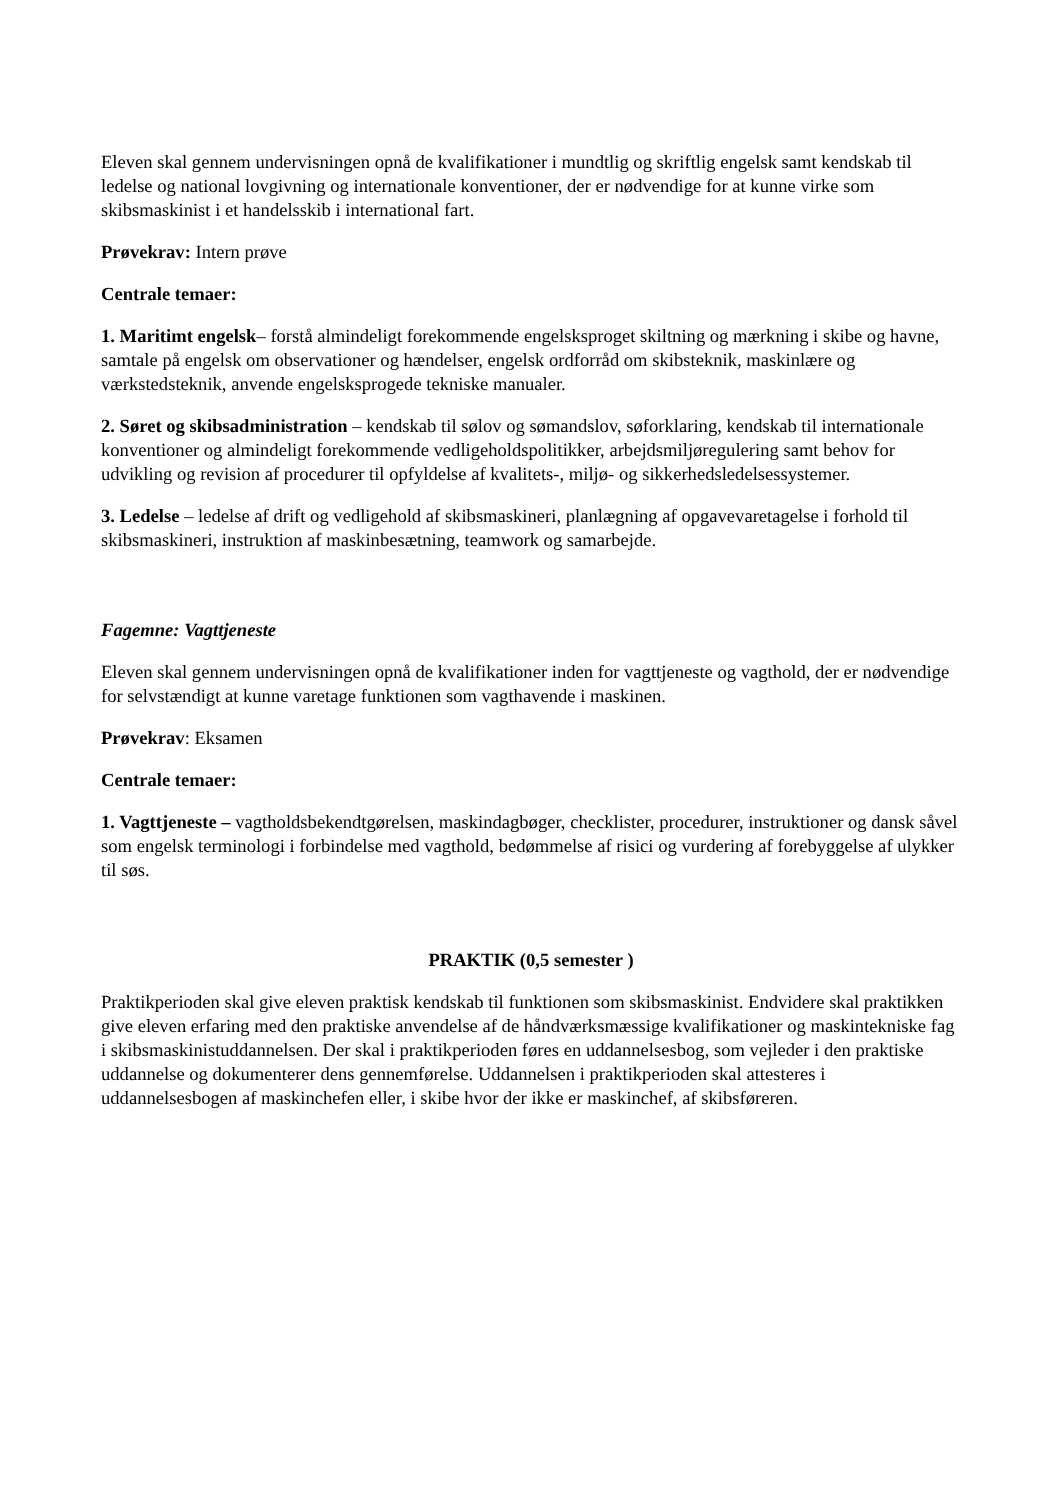Eleven skal gennem undervisningen opnå de kvalifikationer i mundtlig og skriftlig engelsk samt kendskab til ledelse og national lovgivning og internationale konventioner, der er nødvendige for at kunne virke som skibsmaskinist i et handelsskib i international fart.
Prøvekrav: Intern prøve
Centrale temaer:
1. Maritimt engelsk– forstå almindeligt forekommende engelsksproget skiltning og mærkning i skibe og havne, samtale på engelsk om observationer og hændelser, engelsk ordforråd om skibsteknik, maskinlære og værkstedsteknik, anvende engelsksprogede tekniske manualer.
2. Søret og skibsadministration – kendskab til sølov og sømandslov, søforklaring, kendskab til internationale konventioner og almindeligt forekommende vedligeholdspolitikker, arbejdsmiljøregulering samt behov for udvikling og revision af procedurer til opfyldelse af kvalitets-, miljø- og sikkerhedsledelsessystemer.
3. Ledelse – ledelse af drift og vedligehold af skibsmaskineri, planlægning af opgavevaretagelse i forhold til skibsmaskineri, instruktion af maskinbesætning, teamwork og samarbejde.
Fagemne: Vagttjeneste
Eleven skal gennem undervisningen opnå de kvalifikationer inden for vagttjeneste og vagthold, der er nødvendige for selvstændigt at kunne varetage funktionen som vagthavende i maskinen.
Prøvekrav: Eksamen
Centrale temaer:
1. Vagttjeneste – vagtholdsbekendtgørelsen, maskindagbøger, checklister, procedurer, instruktioner og dansk såvel som engelsk terminologi i forbindelse med vagthold, bedømmelse af risici og vurdering af forebyggelse af ulykker til søs.
PRAKTIK (0,5 semester )
Praktikperioden skal give eleven praktisk kendskab til funktionen som skibsmaskinist. Endvidere skal praktikken give eleven erfaring med den praktiske anvendelse af de håndværksmæssige kvalifikationer og maskintekniske fag i skibsmaskinistuddannelsen. Der skal i praktikperioden føres en uddannelsesbog, som vejleder i den praktiske uddannelse og dokumenterer dens gennemførelse. Uddannelsen i praktikperioden skal attesteres i uddannelsesbogen af maskinchefen eller, i skibe hvor der ikke er maskinchef, af skibsføreren.